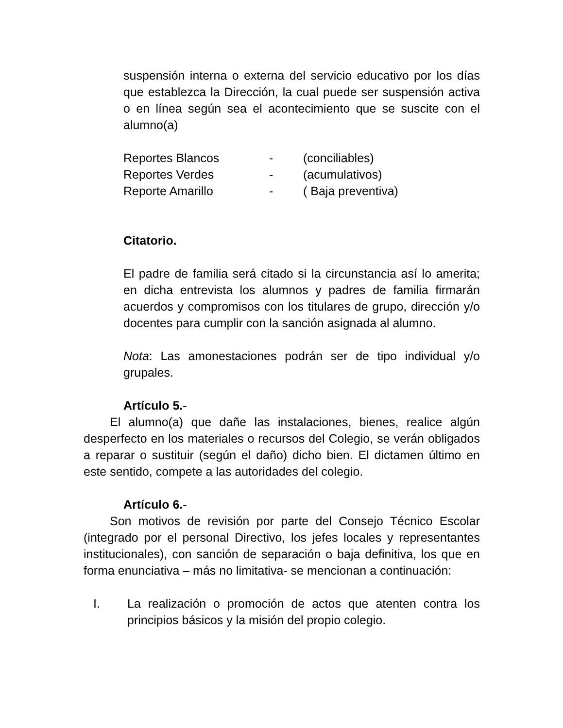suspensión interna o externa del servicio educativo por los días que establezca la Dirección, la cual puede ser suspensión activa o en línea según sea el acontecimiento que se suscite con el alumno(a)
Reportes Blancos - (conciliables)
Reportes Verdes - (acumulativos)
Reporte Amarillo - ( Baja preventiva)
Citatorio.
El padre de familia será citado si la circunstancia así lo amerita; en dicha entrevista los alumnos y padres de familia firmarán acuerdos y compromisos con los titulares de grupo, dirección y/o docentes para cumplir con la sanción asignada al alumno.
Nota: Las amonestaciones podrán ser de tipo individual y/o grupales.
Artículo 5.-
El alumno(a) que dañe las instalaciones, bienes, realice algún desperfecto en los materiales o recursos del Colegio, se verán obligados a reparar o sustituir (según el daño) dicho bien. El dictamen último en este sentido, compete a las autoridades del colegio.
Artículo 6.-
Son motivos de revisión por parte del Consejo Técnico Escolar (integrado por el personal Directivo, los jefes locales y representantes institucionales), con sanción de separación o baja definitiva, los que en forma enunciativa – más no limitativa- se mencionan a continuación:
I. La realización o promoción de actos que atenten contra los principios básicos y la misión del propio colegio.